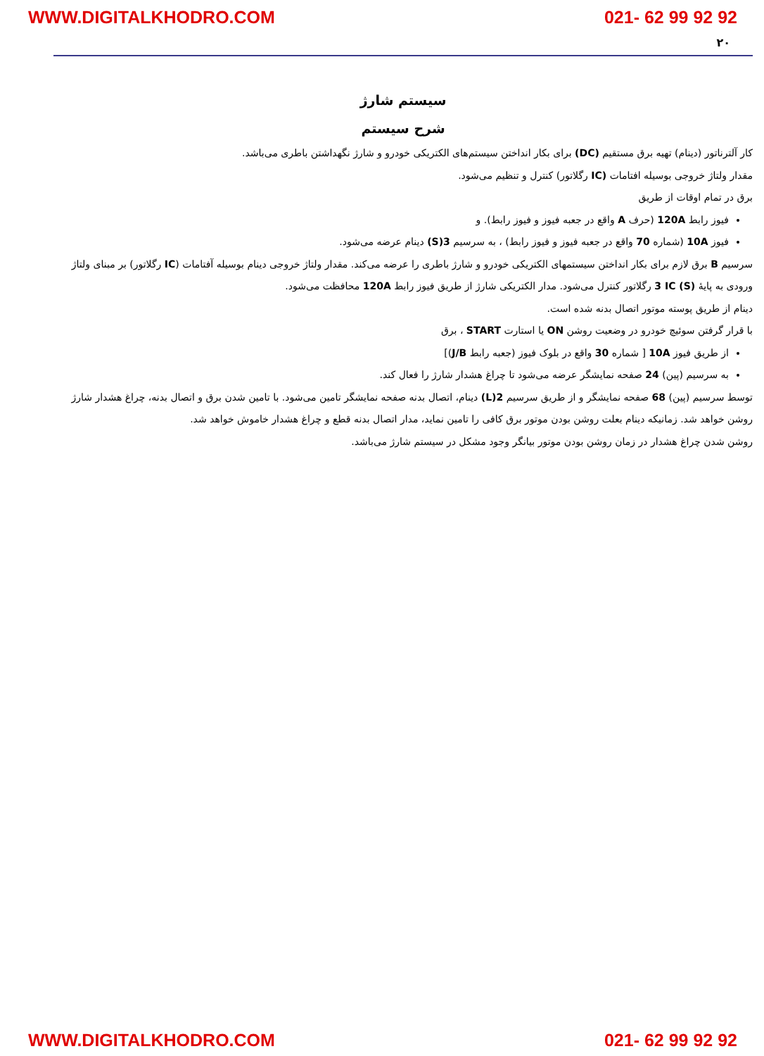WWW.DIGITALKHODRO.COM 021- 62 99 92 92
۲۰
سیستم شارژ
شرح سیستم
کار آلترناتور (دینام) تهیه برق مستقیم (DC) برای بکار انداختن سیستم‌های الکتریکی خودرو و شارژ نگهداشتن باطری می‌باشد.
مقدار ولتاژ خروجی بوسیله افتامات (IC رگلاتور) کنترل و تنظیم می‌شود.
برق در تمام اوقات از طریق
فیوز رابط 120A (حرف A واقع در جعبه فیوز و فیوز رابط). و
فیوز 10A (شماره 70 واقع در جعبه فیوز و فیوز رابط) ، به سرسیم 3(S) دینام عرضه می‌شود.
سرسیم B برق لازم برای بکار انداختن سیستمهای الکتریکی خودرو و شارژ باطری را عرضه می‌کند. مقدار ولتاژ خروجی دینام بوسیله آفتامات (IC رگلاتور) بر مبنای ولتاژ ورودی به پایهٔ (S) 3 IC رگلاتور کنترل می‌شود. مدار الکتریکی شارژ از طریق فیوز رابط 120A محافظت می‌شود.
دینام از طریق پوسته موتور اتصال بدنه شده است.
با قرار گرفتن سوئیچ خودرو در وضعیت روشن ON یا استارت START ، برق
از طریق فیوز 10A [ شماره 30 واقع در بلوک فیوز (جعبه رابط J/B)]
به سرسیم (پین) 24 صفحه نمایشگر عرضه می‌شود تا چراغ هشدار شارژ را فعال کند.
توسط سرسیم (پین) 68 صفحه نمایشگر و از طریق سرسیم 2(L) دینام، اتصال بدنه صفحه نمایشگر تامین می‌شود. با تامین شدن برق و اتصال بدنه، چراغ هشدار شارژ روشن خواهد شد. زمانیکه دینام بعلت روشن بودن موتور برق کافی را تامین نماید، مدار اتصال بدنه قطع و چراغ هشدار خاموش خواهد شد.
روشن شدن چراغ هشدار در زمان روشن بودن موتور بیانگر وجود مشکل در سیستم شارژ می‌باشد.
WWW.DIGITALKHODRO.COM 021- 62 99 92 92